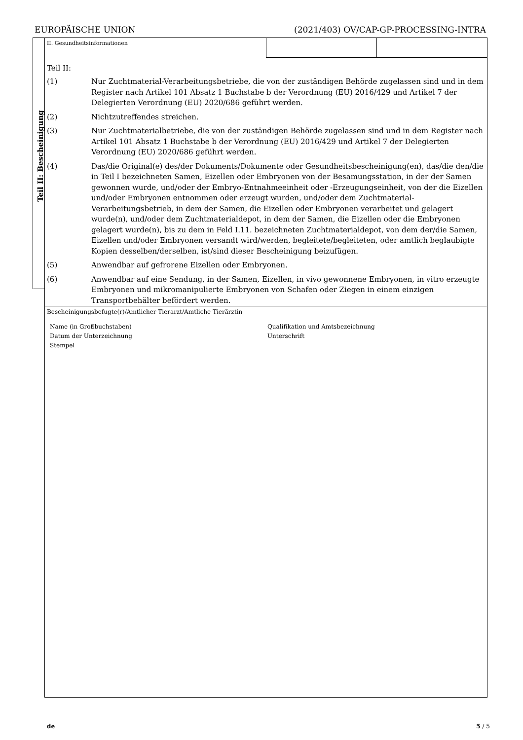EUROPÄISCHE UNION (2021/403) OV/CAP-GP-PROCESSING-INTRA
Teil II: Bescheinigung
II. Gesundheitsinformationen
Teil II:
(1) Nur Zuchtmaterial-Verarbeitungsbetriebe, die von der zuständigen Behörde zugelassen sind und in dem Register nach Artikel 101 Absatz 1 Buchstabe b der Verordnung (EU) 2016/429 und Artikel 7 der Delegierten Verordnung (EU) 2020/686 geführt werden.
(2) Nichtzutreffendes streichen.
(3) Nur Zuchtmaterialbetriebe, die von der zuständigen Behörde zugelassen sind und in dem Register nach Artikel 101 Absatz 1 Buchstabe b der Verordnung (EU) 2016/429 und Artikel 7 der Delegierten Verordnung (EU) 2020/686 geführt werden.
(4) Das/die Original(e) des/der Dokuments/Dokumente oder Gesundheitsbescheinigung(en), das/die den/die in Teil I bezeichneten Samen, Eizellen oder Embryonen von der Besamungsstation, in der der Samen gewonnen wurde, und/oder der Embryo-Entnahmeeinheit oder -Erzeugungseinheit, von der die Eizellen und/oder Embryonen entnommen oder erzeugt wurden, und/oder dem Zuchtmaterial-Verarbeitungsbetrieb, in dem der Samen, die Eizellen oder Embryonen verarbeitet und gelagert wurde(n), und/oder dem Zuchtmaterialdepot, in dem der Samen, die Eizellen oder die Embryonen gelagert wurde(n), bis zu dem in Feld I.11. bezeichneten Zuchtmaterialdepot, von dem der/die Samen, Eizellen und/oder Embryonen versandt wird/werden, begleitete/begleiteten, oder amtlich beglaubigte Kopien desselben/derselben, ist/sind dieser Bescheinigung beizufügen.
(5) Anwendbar auf gefrorene Eizellen oder Embryonen.
(6) Anwendbar auf eine Sendung, in der Samen, Eizellen, in vivo gewonnene Embryonen, in vitro erzeugte Embryonen und mikromanipulierte Embryonen von Schafen oder Ziegen in einem einzigen Transportbehälter befördert werden.
Bescheinigungsbefugte(r)/Amtlicher Tierarzt/Amtliche Tierärztin
Name (in Großbuchstaben)
Datum der Unterzeichnung
Stempel
Qualifikation und Amtsbezeichnung
Unterschrift
de 5 / 5